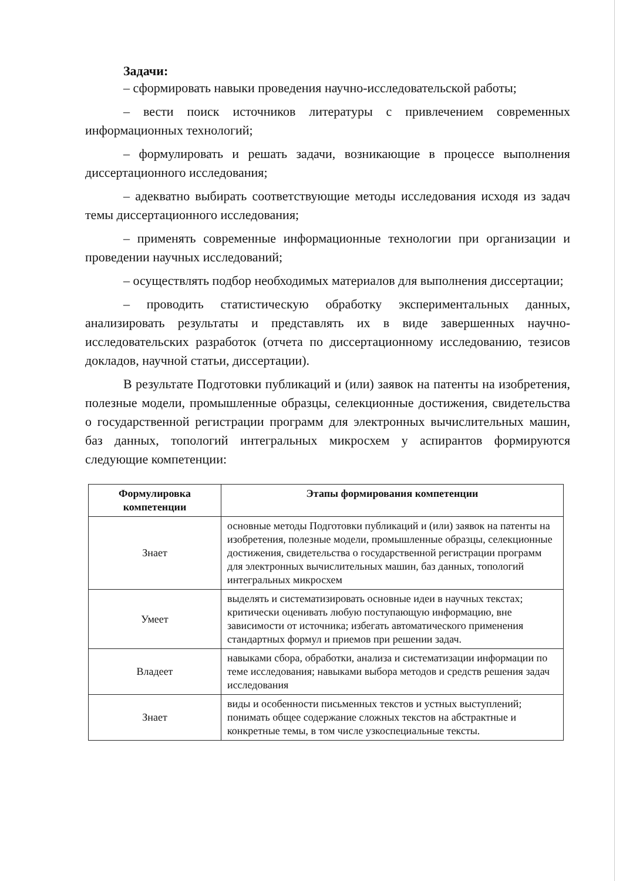Задачи:
– сформировать навыки проведения научно-исследовательской работы;
– вести поиск источников литературы с привлечением современных информационных технологий;
– формулировать и решать задачи, возникающие в процессе выполнения диссертационного исследования;
– адекватно выбирать соответствующие методы исследования исходя из задач темы диссертационного исследования;
– применять современные информационные технологии при организации и проведении научных исследований;
– осуществлять подбор необходимых материалов для выполнения диссертации;
– проводить статистическую обработку экспериментальных данных, анализировать результаты и представлять их в виде завершенных научно-исследовательских разработок (отчета по диссертационному исследованию, тезисов докладов, научной статьи, диссертации).
В результате Подготовки публикаций и (или) заявок на патенты на изобретения, полезные модели, промышленные образцы, селекционные достижения, свидетельства о государственной регистрации программ для электронных вычислительных машин, баз данных, топологий интегральных микросхем у аспирантов формируются следующие компетенции:
| Формулировка компетенции | Этапы формирования компетенции |
| --- | --- |
| Знает | основные методы Подготовки публикаций и (или) заявок на патенты на изобретения, полезные модели, промышленные образцы, селекционные достижения, свидетельства о государственной регистрации программ для электронных вычислительных машин, баз данных, топологий интегральных микросхем |
| Умеет | выделять и систематизировать основные идеи в научных текстах; критически оценивать любую поступающую информацию, вне зависимости от источника; избегать автоматического применения стандартных формул и приемов при решении задач. |
| Владеет | навыками сбора, обработки, анализа и систематизации информации по теме исследования; навыками выбора методов и средств решения задач исследования |
| Знает | виды и особенности письменных текстов и устных выступлений; понимать общее содержание сложных текстов на абстрактные и конкретные темы, в том числе узкоспециальные тексты. |